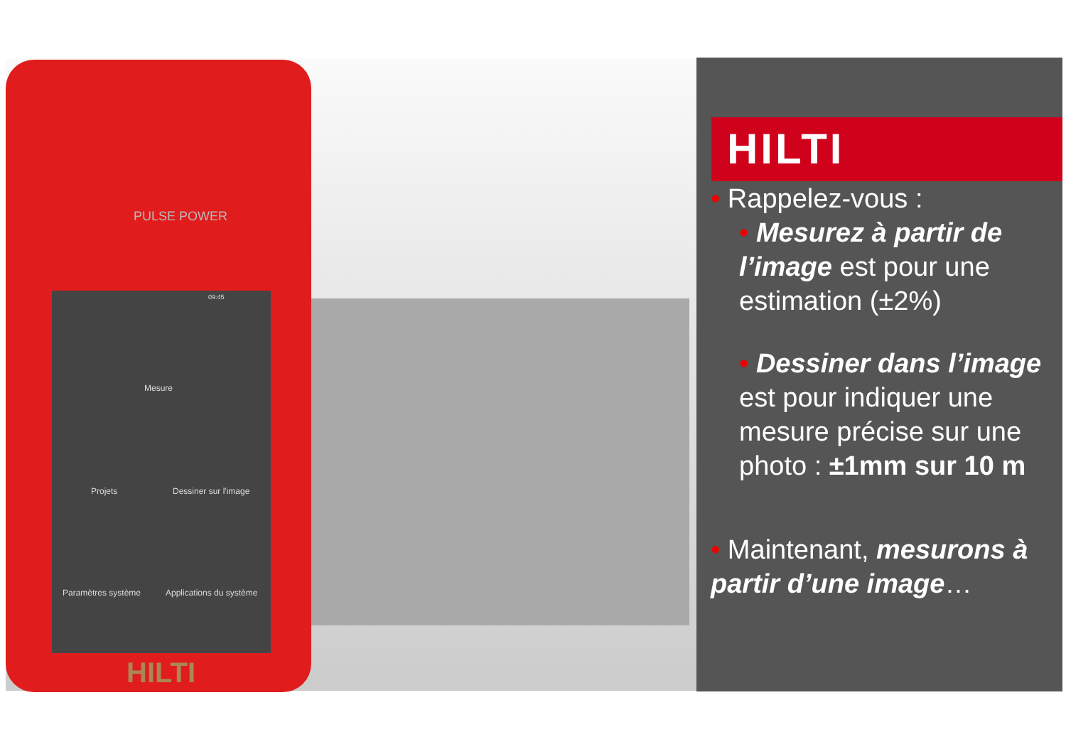PULSE POWER
09:45
Mesure
Projets Dessiner sur l'image
Paramètres système Applications du système
HILTI
HILTI
• Rappelez-vous :
• Mesurez à partir de l’image est pour une estimation (±2%)
• Dessiner dans l’image est pour indiquer une mesure précise sur une photo : ±1mm sur 10 m
• Maintenant, mesurons à partir d’une image…